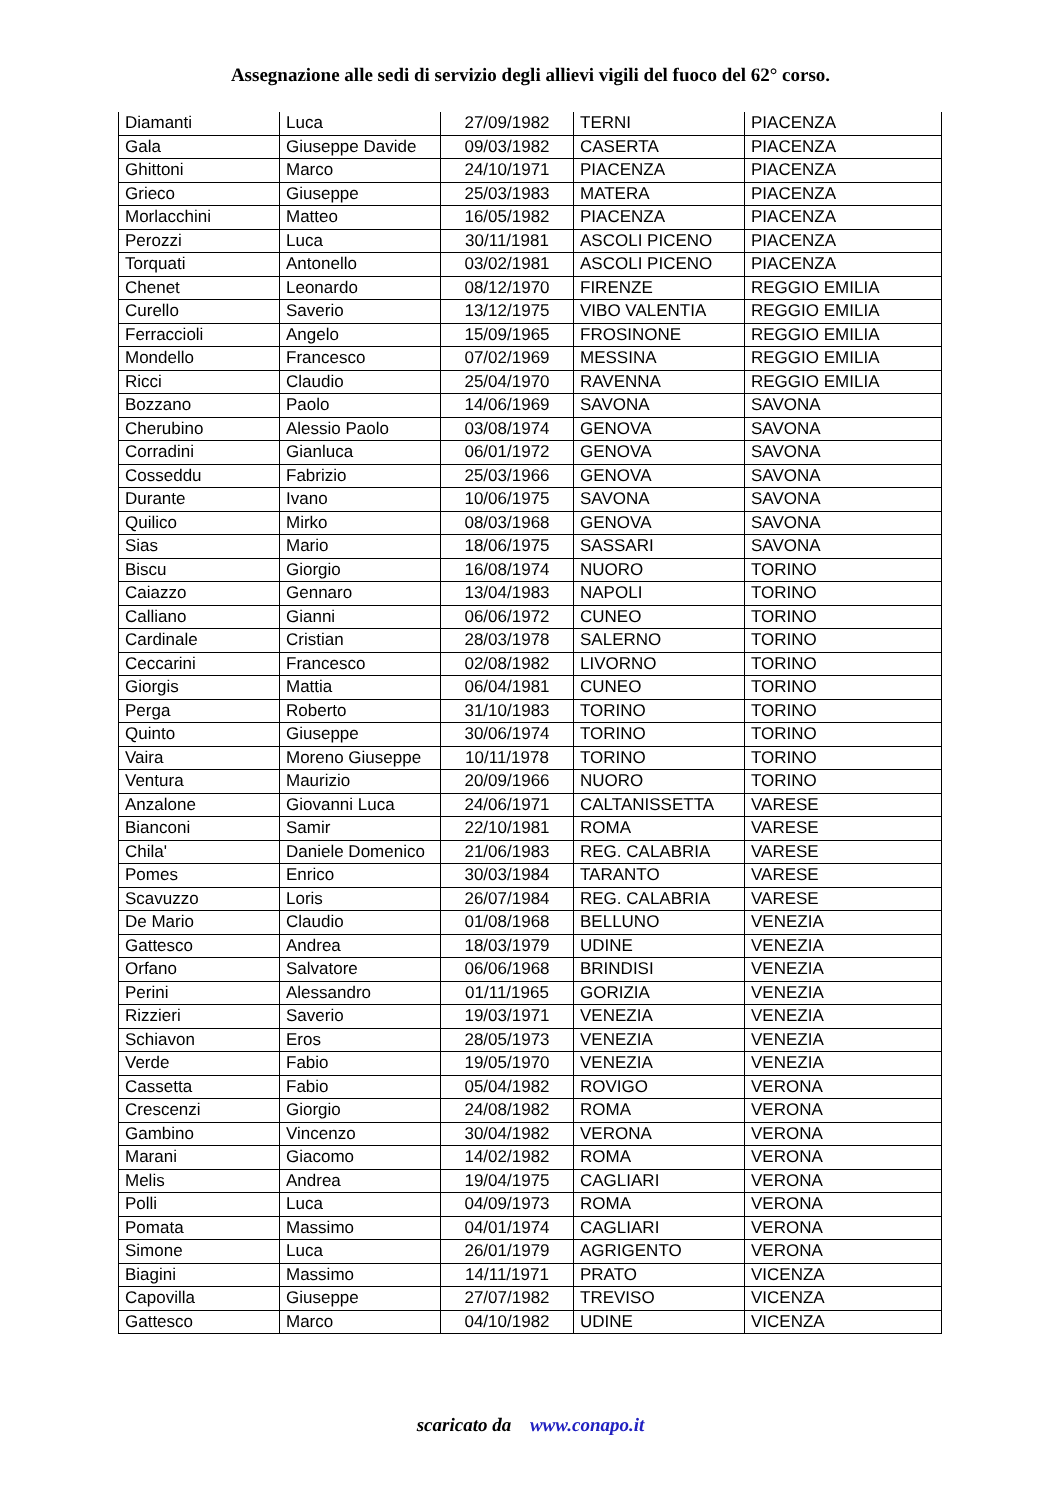Assegnazione alle sedi di servizio degli allievi vigili del fuoco del 62° corso.
| Diamanti | Luca | 27/09/1982 | TERNI | PIACENZA |
| Gala | Giuseppe Davide | 09/03/1982 | CASERTA | PIACENZA |
| Ghittoni | Marco | 24/10/1971 | PIACENZA | PIACENZA |
| Grieco | Giuseppe | 25/03/1983 | MATERA | PIACENZA |
| Morlacchini | Matteo | 16/05/1982 | PIACENZA | PIACENZA |
| Perozzi | Luca | 30/11/1981 | ASCOLI PICENO | PIACENZA |
| Torquati | Antonello | 03/02/1981 | ASCOLI PICENO | PIACENZA |
| Chenet | Leonardo | 08/12/1970 | FIRENZE | REGGIO EMILIA |
| Curello | Saverio | 13/12/1975 | VIBO VALENTIA | REGGIO EMILIA |
| Ferraccioli | Angelo | 15/09/1965 | FROSINONE | REGGIO EMILIA |
| Mondello | Francesco | 07/02/1969 | MESSINA | REGGIO EMILIA |
| Ricci | Claudio | 25/04/1970 | RAVENNA | REGGIO EMILIA |
| Bozzano | Paolo | 14/06/1969 | SAVONA | SAVONA |
| Cherubino | Alessio Paolo | 03/08/1974 | GENOVA | SAVONA |
| Corradini | Gianluca | 06/01/1972 | GENOVA | SAVONA |
| Cosseddu | Fabrizio | 25/03/1966 | GENOVA | SAVONA |
| Durante | Ivano | 10/06/1975 | SAVONA | SAVONA |
| Quilico | Mirko | 08/03/1968 | GENOVA | SAVONA |
| Sias | Mario | 18/06/1975 | SASSARI | SAVONA |
| Biscu | Giorgio | 16/08/1974 | NUORO | TORINO |
| Caiazzo | Gennaro | 13/04/1983 | NAPOLI | TORINO |
| Calliano | Gianni | 06/06/1972 | CUNEO | TORINO |
| Cardinale | Cristian | 28/03/1978 | SALERNO | TORINO |
| Ceccarini | Francesco | 02/08/1982 | LIVORNO | TORINO |
| Giorgis | Mattia | 06/04/1981 | CUNEO | TORINO |
| Perga | Roberto | 31/10/1983 | TORINO | TORINO |
| Quinto | Giuseppe | 30/06/1974 | TORINO | TORINO |
| Vaira | Moreno Giuseppe | 10/11/1978 | TORINO | TORINO |
| Ventura | Maurizio | 20/09/1966 | NUORO | TORINO |
| Anzalone | Giovanni Luca | 24/06/1971 | CALTANISSETTA | VARESE |
| Bianconi | Samir | 22/10/1981 | ROMA | VARESE |
| Chila' | Daniele Domenico | 21/06/1983 | REG. CALABRIA | VARESE |
| Pomes | Enrico | 30/03/1984 | TARANTO | VARESE |
| Scavuzzo | Loris | 26/07/1984 | REG. CALABRIA | VARESE |
| De Mario | Claudio | 01/08/1968 | BELLUNO | VENEZIA |
| Gattesco | Andrea | 18/03/1979 | UDINE | VENEZIA |
| Orfano | Salvatore | 06/06/1968 | BRINDISI | VENEZIA |
| Perini | Alessandro | 01/11/1965 | GORIZIA | VENEZIA |
| Rizzieri | Saverio | 19/03/1971 | VENEZIA | VENEZIA |
| Schiavon | Eros | 28/05/1973 | VENEZIA | VENEZIA |
| Verde | Fabio | 19/05/1970 | VENEZIA | VENEZIA |
| Cassetta | Fabio | 05/04/1982 | ROVIGO | VERONA |
| Crescenzi | Giorgio | 24/08/1982 | ROMA | VERONA |
| Gambino | Vincenzo | 30/04/1982 | VERONA | VERONA |
| Marani | Giacomo | 14/02/1982 | ROMA | VERONA |
| Melis | Andrea | 19/04/1975 | CAGLIARI | VERONA |
| Polli | Luca | 04/09/1973 | ROMA | VERONA |
| Pomata | Massimo | 04/01/1974 | CAGLIARI | VERONA |
| Simone | Luca | 26/01/1979 | AGRIGENTO | VERONA |
| Biagini | Massimo | 14/11/1971 | PRATO | VICENZA |
| Capovilla | Giuseppe | 27/07/1982 | TREVISO | VICENZA |
| Gattesco | Marco | 04/10/1982 | UDINE | VICENZA |
scaricato da www.conapo.it